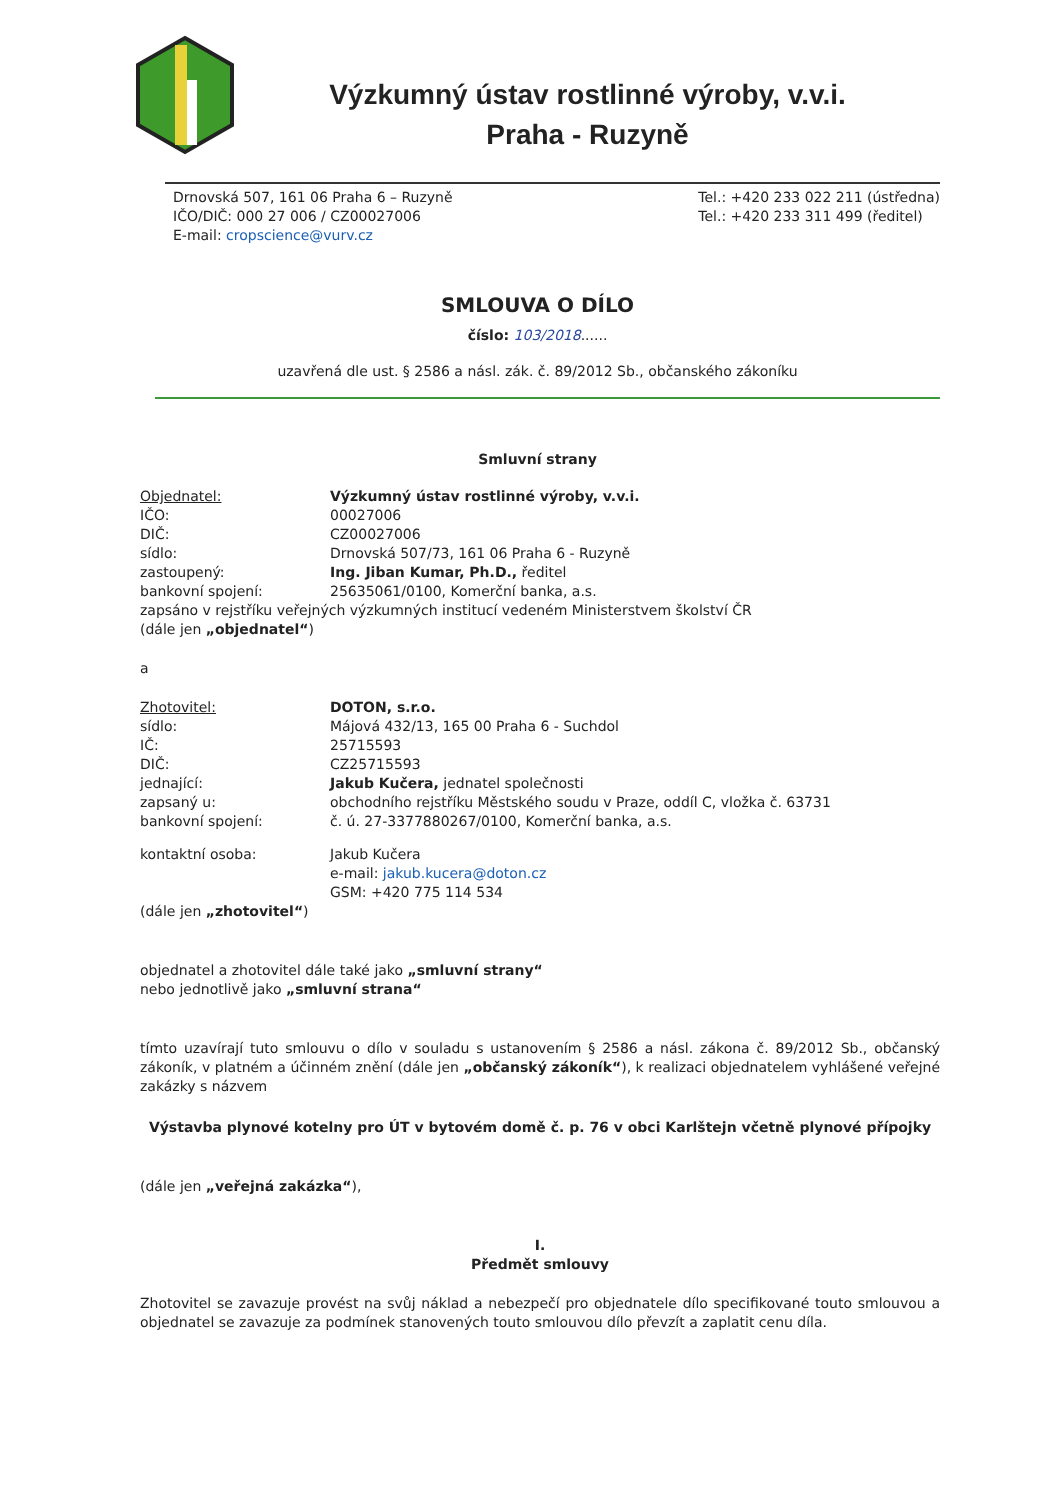Výzkumný ústav rostlinné výroby, v.v.i.
Praha - Ruzyně
Drnovská 507, 161 06 Praha 6 – Ruzyně
IČO/DIČ: 000 27 006 / CZ00027006
E-mail: cropscience@vurv.cz
Tel.: +420 233 022 211 (ústředna)
Tel.: +420 233 311 499 (ředitel)
SMLOUVA O DÍLO
číslo: 103/2018......
uzavřená dle ust. § 2586 a násl. zák. č. 89/2012 Sb., občanského zákoníku
Smluvní strany
| Objednatel: | Výzkumný ústav rostlinné výroby, v.v.i. |
| IČO: | 00027006 |
| DIČ: | CZ00027006 |
| sídlo: | Drnovská 507/73, 161 06 Praha 6 - Ruzyně |
| zastoupený: | Ing. Jiban Kumar, Ph.D., ředitel |
| bankovní spojení: | 25635061/0100, Komerční banka, a.s. |
zapsáno v rejstříku veřejných výzkumných institucí vedeném Ministerstvem školství ČR
(dále jen „objednatel“)
a
| Zhotovitel: | DOTON, s.r.o. |
| sídlo: | Májová 432/13, 165 00 Praha 6 - Suchdol |
| IČ: | 25715593 |
| DIČ: | CZ25715593 |
| jednající: | Jakub Kučera, jednatel společnosti |
| zapsaný u: | obchodního rejstříku Městského soudu v Praze, oddíl C, vložka č. 63731 |
| bankovní spojení: | č. ú. 27-3377880267/0100, Komerční banka, a.s. |
| kontaktní osoba: | Jakub Kučera e-mail: jakub.kucera@doton.cz GSM: +420 775 114 534 |
(dále jen „zhotovitel“)
objednatel a zhotovitel dále také jako „smluvní strany“
nebo jednotlivě jako „smluvní strana“
tímto uzavírají tuto smlouvu o dílo v souladu s ustanovením § 2586 a násl. zákona č. 89/2012 Sb., občanský zákoník, v platném a účinném znění (dále jen „občanský zákoník“), k realizaci objednatelem vyhlášené veřejné zakázky s názvem
Výstavba plynové kotelny pro ÚT v bytovém domě č. p. 76 v obci Karlštejn včetně plynové přípojky
(dále jen „veřejná zakázka“),
I.
Předmět smlouvy
Zhotovitel se zavazuje provést na svůj náklad a nebezpečí pro objednatele dílo specifikované touto smlouvou a objednatel se zavazuje za podmínek stanovených touto smlouvou dílo převzít a zaplatit cenu díla.